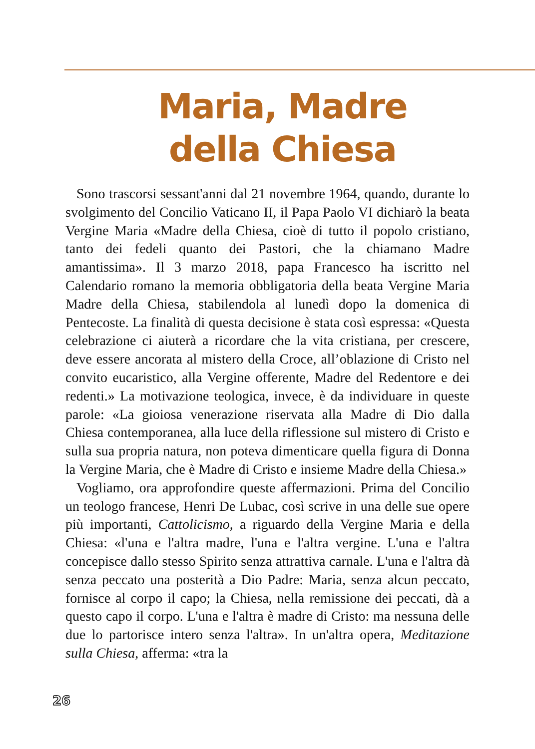Maria, Madre
della Chiesa
Sono trascorsi sessant'anni dal 21 novembre 1964, quando, durante lo svolgimento del Concilio Vaticano II, il Papa Paolo VI dichiarò la beata Vergine Maria «Madre della Chiesa, cioè di tutto il popolo cristiano, tanto dei fedeli quanto dei Pastori, che la chiamano Madre amantissima». Il 3 marzo 2018, papa Francesco ha iscritto nel Calendario romano la memoria obbligatoria della beata Vergine Maria Madre della Chiesa, stabilendola al lunedì dopo la domenica di Pentecoste. La finalità di questa decisione è stata così espressa: «Questa celebrazione ci aiuterà a ricordare che la vita cristiana, per crescere, deve essere ancorata al mistero della Croce, all’oblazione di Cristo nel convito eucaristico, alla Vergine offerente, Madre del Redentore e dei redenti.» La motivazione teologica, invece, è da individuare in queste parole: «La gioiosa venerazione riservata alla Madre di Dio dalla Chiesa contemporanea, alla luce della riflessione sul mistero di Cristo e sulla sua propria natura, non poteva dimenticare quella figura di Donna la Vergine Maria, che è Madre di Cristo e insieme Madre della Chiesa.»
Vogliamo, ora approfondire queste affermazioni. Prima del Concilio un teologo francese, Henri De Lubac, così scrive in una delle sue opere più importanti, Cattolicismo, a riguardo della Vergine Maria e della Chiesa: «l'una e l'altra madre, l'una e l'altra vergine. L'una e l'altra concepisce dallo stesso Spirito senza attrattiva carnale. L'una e l'altra dà senza peccato una posterità a Dio Padre: Maria, senza alcun peccato, fornisce al corpo il capo; la Chiesa, nella remissione dei peccati, dà a questo capo il corpo. L'una e l'altra è madre di Cristo: ma nessuna delle due lo partorisce intero senza l'altra». In un'altra opera, Meditazione sulla Chiesa, afferma: «tra la
26